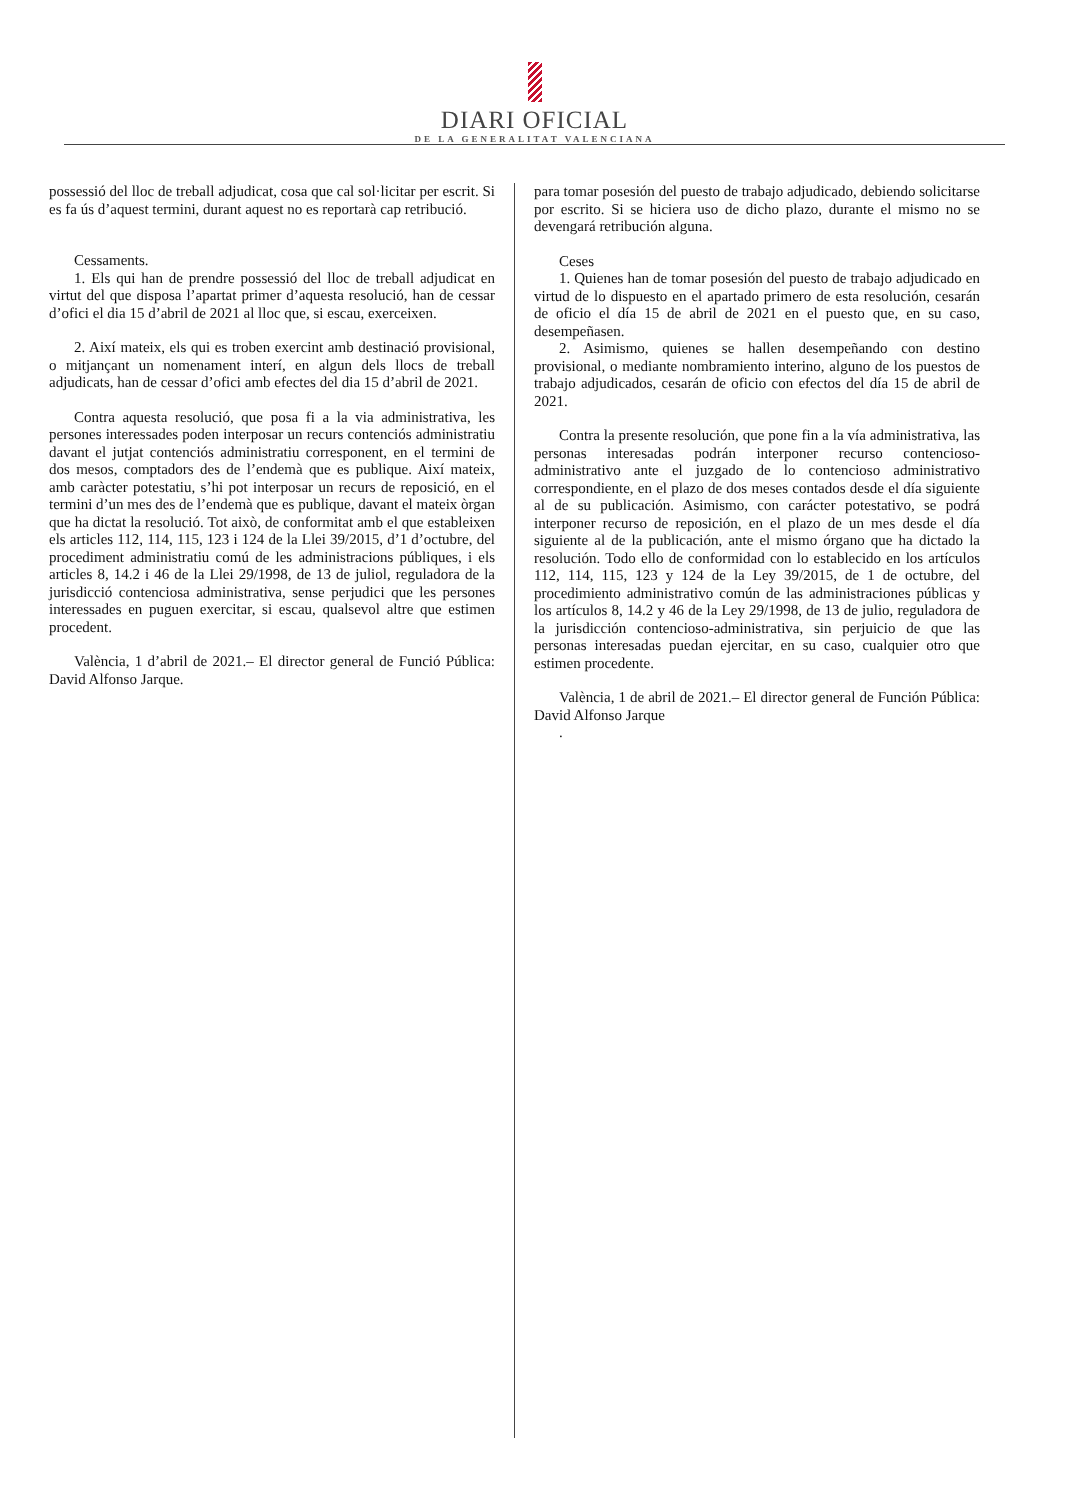DIARI OFICIAL
DE LA GENERALITAT VALENCIANA
possessió del lloc de treball adjudicat, cosa que cal sol·licitar per escrit. Si es fa ús d’aquest termini, durant aquest no es reportarà cap retribució.
Cessaments.
1. Els qui han de prendre possessió del lloc de treball adjudicat en virtut del que disposa l’apartat primer d’aquesta resolució, han de cessar d’ofici el dia 15 d’abril de 2021 al lloc que, si escau, exerceixen.
2. Així mateix, els qui es troben exercint amb destinació provisional, o mitjançant un nomenament interí, en algun dels llocs de treball adjudicats, han de cessar d’ofici amb efectes del dia 15 d’abril de 2021.
Contra aquesta resolució, que posa fi a la via administrativa, les persones interessades poden interposar un recurs contenciós administratiu davant el jutjat contenciós administratiu corresponent, en el termini de dos mesos, comptadors des de l’endemà que es publique. Així mateix, amb caràcter potestatiu, s’hi pot interposar un recurs de reposició, en el termini d’un mes des de l’endemà que es publique, davant el mateix òrgan que ha dictat la resolució. Tot això, de conformitat amb el que estableixen els articles 112, 114, 115, 123 i 124 de la Llei 39/2015, d’1 d’octubre, del procediment administratiu comú de les administracions públiques, i els articles 8, 14.2 i 46 de la Llei 29/1998, de 13 de juliol, reguladora de la jurisdicció contenciosa administrativa, sense perjudici que les persones interessades en puguen exercitar, si escau, qualsevol altre que estimen procedent.
València, 1 d’abril de 2021.– El director general de Funció Pública: David Alfonso Jarque.
para tomar posesión del puesto de trabajo adjudicado, debiendo solicitarse por escrito. Si se hiciera uso de dicho plazo, durante el mismo no se devengará retribución alguna.
Ceses
1. Quienes han de tomar posesión del puesto de trabajo adjudicado en virtud de lo dispuesto en el apartado primero de esta resolución, cesarán de oficio el día 15 de abril de 2021 en el puesto que, en su caso, desempeñasen.
2. Asimismo, quienes se hallen desempeñando con destino provisional, o mediante nombramiento interino, alguno de los puestos de trabajo adjudicados, cesarán de oficio con efectos del día 15 de abril de 2021.
Contra la presente resolución, que pone fin a la vía administrativa, las personas interesadas podrán interponer recurso contencioso-administrativo ante el juzgado de lo contencioso administrativo correspondiente, en el plazo de dos meses contados desde el día siguiente al de su publicación. Asimismo, con carácter potestativo, se podrá interponer recurso de reposición, en el plazo de un mes desde el día siguiente al de la publicación, ante el mismo órgano que ha dictado la resolución. Todo ello de conformidad con lo establecido en los artículos 112, 114, 115, 123 y 124 de la Ley 39/2015, de 1 de octubre, del procedimiento administrativo común de las administraciones públicas y los artículos 8, 14.2 y 46 de la Ley 29/1998, de 13 de julio, reguladora de la jurisdicción contencioso-administrativa, sin perjuicio de que las personas interesadas puedan ejercitar, en su caso, cualquier otro que estimen procedente.
València, 1 de abril de 2021.– El director general de Función Pública: David Alfonso Jarque
.